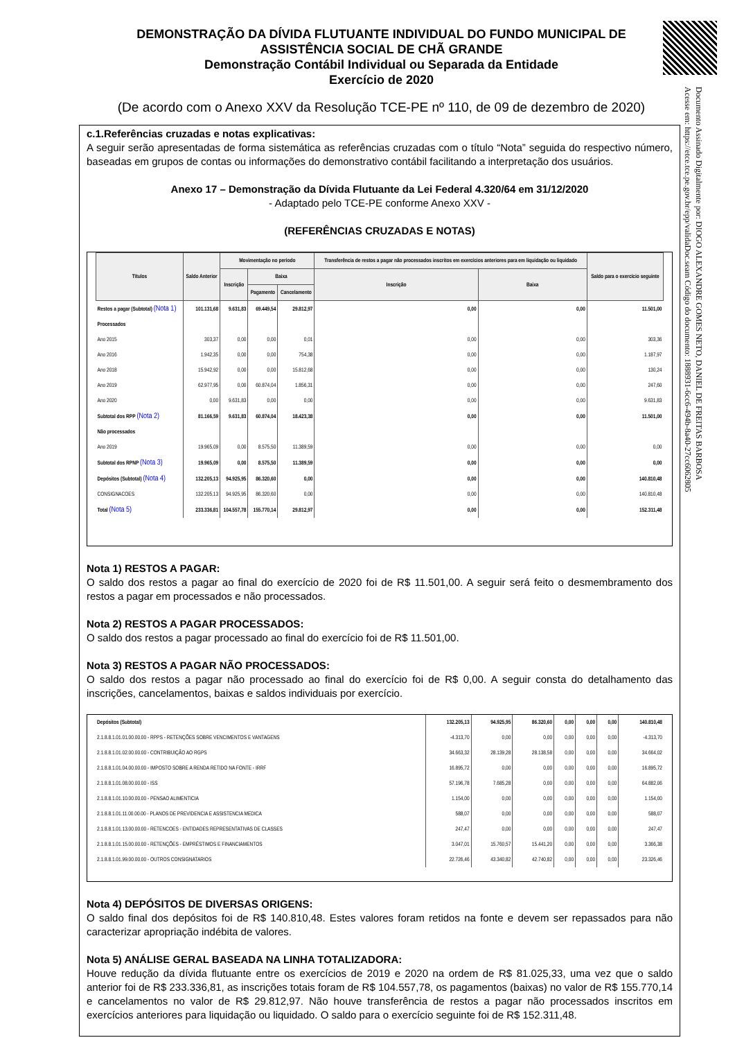DEMONSTRAÇÃO DA DÍVIDA FLUTUANTE INDIVIDUAL DO FUNDO MUNICIPAL DE ASSISTÊNCIA SOCIAL DE CHÃ GRANDE
Demonstração Contábil Individual ou Separada da Entidade
Exercício de 2020
(De acordo com o Anexo XXV da Resolução TCE-PE nº 110, de 09 de dezembro de 2020)
c.1.Referências cruzadas e notas explicativas:
A seguir serão apresentadas de forma sistemática as referências cruzadas com o título “Nota” seguida do respectivo número, baseadas em grupos de contas ou informações do demonstrativo contábil facilitando a interpretação dos usuários.
Anexo 17 – Demonstração da Dívida Flutuante da Lei Federal 4.320/64 em 31/12/2020
- Adaptado pelo TCE-PE conforme Anexo XXV -
(REFERÊNCIAS CRUZADAS E NOTAS)
| Títulos | Saldo Anterior | Movimentação no período | | | Transferência de restos a pagar não processados inscritos em exercícios anteriores para em liquidação ou liquidado | | Saldo para o exercício seguinte |
| --- | --- | --- | --- | --- | --- | --- | --- |
| | | Inscrição | Baixa | | Inscrição | Baixa | |
| | | | Pagamento | Cancelamento | | | |
| Restos a pagar (Subtotal) (Nota 1) | 101.131,68 | 9.631,83 | 69.449,54 | 29.812,97 | 0,00 | 0,00 | 11.501,00 |
| Processados | | | | | | | |
| Ano 2015 | 303,37 | 0,00 | 0,00 | 0,01 | 0,00 | 0,00 | 303,36 |
| Ano 2016 | 1.942,35 | 0,00 | 0,00 | 754,38 | 0,00 | 0,00 | 1.187,97 |
| Ano 2018 | 15.942,92 | 0,00 | 0,00 | 15.812,68 | 0,00 | 0,00 | 130,24 |
| Ano 2019 | 62.977,95 | 0,00 | 60.874,04 | 1.856,31 | 0,00 | 0,00 | 247,60 |
| Ano 2020 | 0,00 | 9.631,83 | 0,00 | 0,00 | 0,00 | 0,00 | 9.631,83 |
| Subtotal dos RPP (Nota 2) | 81.166,59 | 9.631,83 | 60.874,04 | 18.423,38 | 0,00 | 0,00 | 11.501,00 |
| Não processados | | | | | | | |
| Ano 2019 | 19.965,09 | 0,00 | 8.575,50 | 11.389,59 | 0,00 | 0,00 | 0,00 |
| Subtotal dos RPNP (Nota 3) | 19.965,09 | 0,00 | 8.575,50 | 11.389,59 | 0,00 | 0,00 | 0,00 |
| Depósitos (Subtotal) (Nota 4) | 132.205,13 | 94.925,95 | 86.320,60 | 0,00 | 0,00 | 0,00 | 140.810,48 |
| CONSIGNACOES | 132.205,13 | 94.925,95 | 86.320,60 | 0,00 | 0,00 | 0,00 | 140.810,48 |
| Total (Nota 5) | 233.336,81 | 104.557,78 | 155.770,14 | 29.812,97 | 0,00 | 0,00 | 152.311,48 |
Nota 1) RESTOS A PAGAR:
O saldo dos restos a pagar ao final do exercício de 2020 foi de R$ 11.501,00. A seguir será feito o desmembramento dos restos a pagar em processados e não processados.
Nota 2) RESTOS A PAGAR PROCESSADOS:
O saldo dos restos a pagar processado ao final do exercício foi de R$ 11.501,00.
Nota 3) RESTOS A PAGAR NÃO PROCESSADOS:
O saldo dos restos a pagar não processado ao final do exercício foi de R$ 0,00. A seguir consta do detalhamento das inscrições, cancelamentos, baixas e saldos individuais por exercício.
| Depósitos (Subtotal) | 132.205,13 | 94.925,95 | 86.320,60 | 0,00 | 0,00 | 0,00 | 140.810,48 |
| 2.1.8.8.1.01.01.00.00.00 - RPPS - RETENÇÕES SOBRE VENCIMENTOS E VANTAGENS | -4.313,70 | 0,00 | 0,00 | 0,00 | 0,00 | 0,00 | -4.313,70 |
| 2.1.8.8.1.01.02.00.00.00 - CONTRIBUIÇÃO AO RGPS | 34.663,32 | 28.139,28 | 28.138,58 | 0,00 | 0,00 | 0,00 | 34.664,02 |
| 2.1.8.8.1.01.04.00.00.00 - IMPOSTO SOBRE A RENDA RETIDO NA FONTE - IRRF | 16.895,72 | 0,00 | 0,00 | 0,00 | 0,00 | 0,00 | 16.895,72 |
| 2.1.8.8.1.01.08.00.00.00 - ISS | 57.196,78 | 7.685,28 | 0,00 | 0,00 | 0,00 | 0,00 | 64.882,06 |
| 2.1.8.8.1.01.10.00.00.00 - PENSAO ALIMENTICIA | 1.154,00 | 0,00 | 0,00 | 0,00 | 0,00 | 0,00 | 1.154,00 |
| 2.1.8.8.1.01.11.00.00.00 - PLANOS DE PREVIDENCIA E ASSISTENCIA MEDICA | 588,07 | 0,00 | 0,00 | 0,00 | 0,00 | 0,00 | 588,07 |
| 2.1.8.8.1.01.13.00.00.00 - RETENCOES - ENTIDADES REPRESENTATIVAS DE CLASSES | 247,47 | 0,00 | 0,00 | 0,00 | 0,00 | 0,00 | 247,47 |
| 2.1.8.8.1.01.15.00.00.00 - RETENÇÕES - EMPRÉSTIMOS E FINANCIAMENTOS | 3.047,01 | 15.760,57 | 15.441,20 | 0,00 | 0,00 | 0,00 | 3.366,38 |
| 2.1.8.8.1.01.99.00.00.00 - OUTROS CONSIGNATARIOS | 22.726,46 | 43.340,82 | 42.740,82 | 0,00 | 0,00 | 0,00 | 23.326,46 |
Nota 4) DEPÓSITOS DE DIVERSAS ORIGENS:
O saldo final dos depósitos foi de R$ 140.810,48. Estes valores foram retidos na fonte e devem ser repassados para não caracterizar apropriação indébita de valores.
Nota 5) ANÁLISE GERAL BASEADA NA LINHA TOTALIZADORA:
Houve redução da dívida flutuante entre os exercícios de 2019 e 2020 na ordem de R$ 81.025,33, uma vez que o saldo anterior foi de R$ 233.336,81, as inscrições totais foram de R$ 104.557,78, os pagamentos (baixas) no valor de R$ 155.770,14 e cancelamentos no valor de R$ 29.812,97. Não houve transferência de restos a pagar não processados inscritos em exercícios anteriores para liquidação ou liquidado. O saldo para o exercício seguinte foi de R$ 152.311,48.
Documento Assinado Digitalmente por: DIOGO ALEXANDRE GOMES NETO, DANIEL DE FREITAS BARBOSA
Acesse em: https://etce.tce.pe.gov.br/epp/validaDoc.seam Código do documento: 1888931-6cc6-494b-8a40-27cc6062805